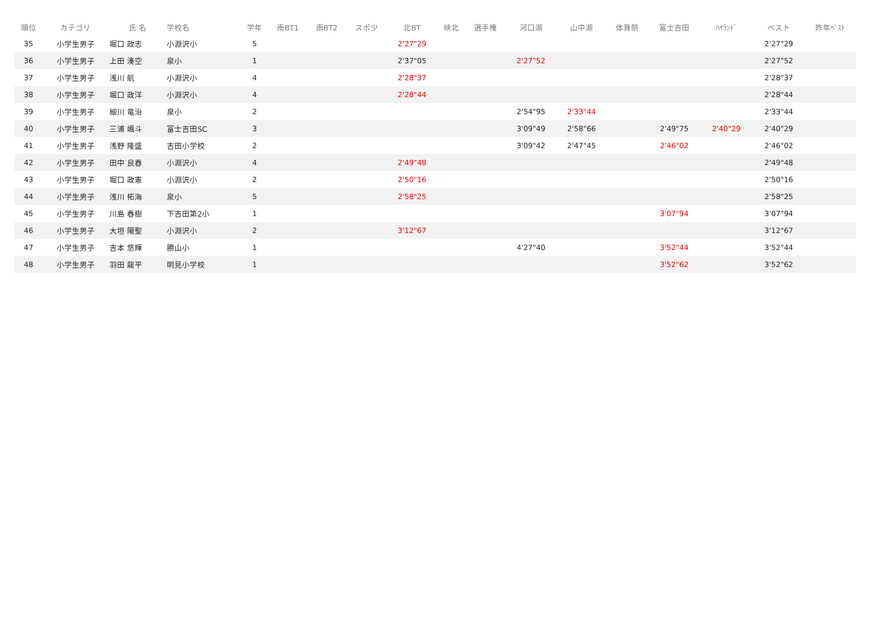| 順位 | カテゴリ | 氏 名 | 学校名 | 学年 | 南BT1 | 南BT2 | スポ少 | 北BT | 峡北 | 選手権 | 河口湖 | 山中湖 | 体育祭 | 富士吉田 | ﾊｲﾗﾝﾄﾞ | | ベスト | 昨年ﾍﾞｽﾄ |
| --- | --- | --- | --- | --- | --- | --- | --- | --- | --- | --- | --- | --- | --- | --- | --- | --- | --- | --- |
| 35 | 小学生男子 | 堀口 政志 | 小淵沢小 | 5 | | | | 2'27"29 | | | | | | | | | 2'27"29 | |
| 36 | 小学生男子 | 上田 湊空 | 泉小 | 1 | | | | 2'37"05 | | | 2'27"52 | | | | | | 2'27"52 | |
| 37 | 小学生男子 | 浅川 航 | 小淵沢小 | 4 | | | | 2'28"37 | | | | | | | | | 2'28"37 | |
| 38 | 小学生男子 | 堀口 政洋 | 小淵沢小 | 4 | | | | 2'28"44 | | | | | | | | | 2'28"44 | |
| 39 | 小学生男子 | 細川 竜治 | 泉小 | 2 | | | | | | | 2'54"95 | 2'33"44 | | | | | 2'33"44 | |
| 40 | 小学生男子 | 三浦 颯斗 | 富士吉田SC | 3 | | | | | | | 3'09"49 | 2'58"66 | | 2'49"75 | 2'40"29 | | 2'40"29 | |
| 41 | 小学生男子 | 浅野 隆盛 | 吉田小学校 | 2 | | | | | | | 3'09"42 | 2'47"45 | | 2'46"02 | | | 2'46"02 | |
| 42 | 小学生男子 | 田中 良春 | 小淵沢小 | 4 | | | | 2'49"48 | | | | | | | | | 2'49"48 | |
| 43 | 小学生男子 | 堀口 政憲 | 小淵沢小 | 2 | | | | 2'50"16 | | | | | | | | | 2'50"16 | |
| 44 | 小学生男子 | 浅川 拓海 | 泉小 | 5 | | | | 2'58"25 | | | | | | | | | 2'58"25 | |
| 45 | 小学生男子 | 川島 春樹 | 下吉田第2小 | 1 | | | | | | | | | | 3'07"94 | | | 3'07"94 | |
| 46 | 小学生男子 | 大垣 陽聖 | 小淵沢小 | 2 | | | | 3'12"67 | | | | | | | | | 3'12"67 | |
| 47 | 小学生男子 | 吉本 悠輝 | 勝山小 | 1 | | | | | | | 4'27"40 | | | 3'52"44 | | | 3'52"44 | |
| 48 | 小学生男子 | 羽田 龍平 | 明見小学校 | 1 | | | | | | | | | | 3'52"62 | | | 3'52"62 | |